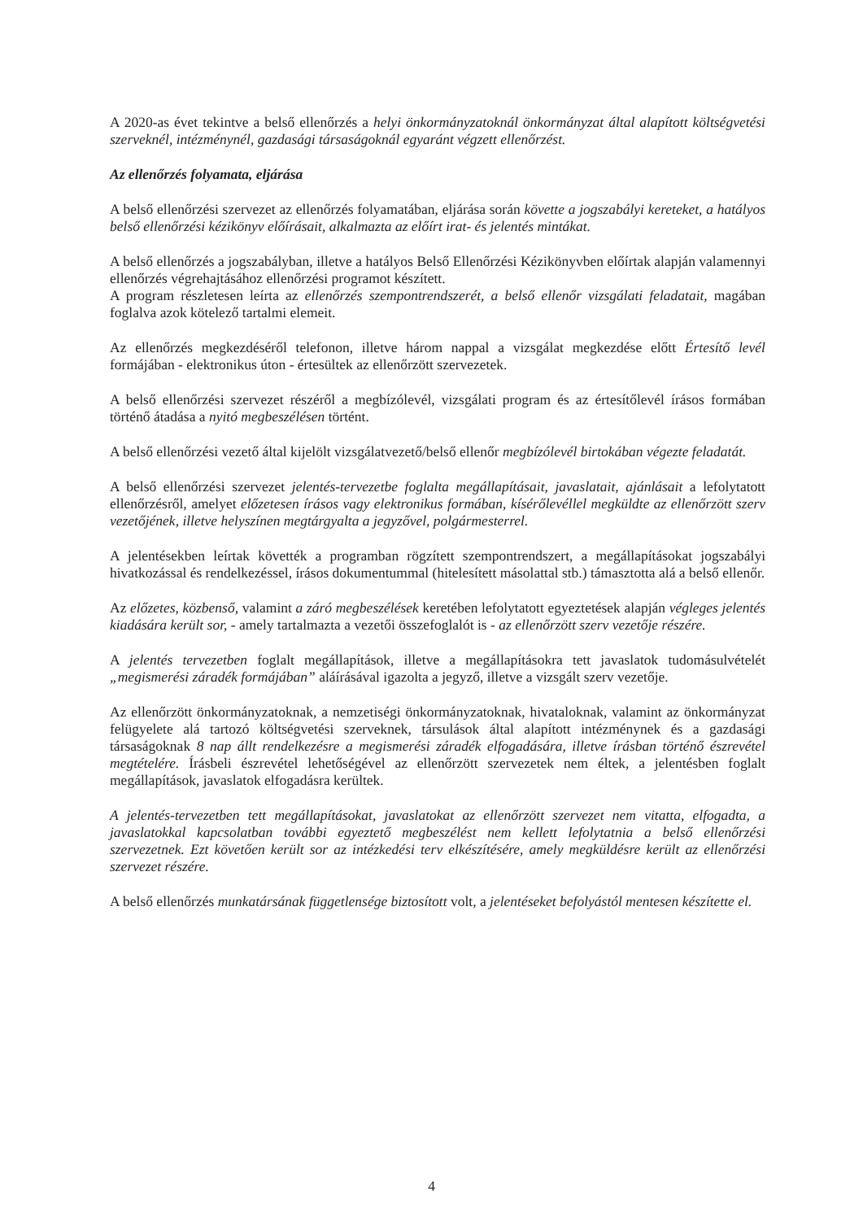A 2020-as évet tekintve a belső ellenőrzés a helyi önkormányzatoknál önkormányzat által alapított költségvetési szerveknél, intézménynél, gazdasági társaságoknál egyaránt végzett ellenőrzést.
Az ellenőrzés folyamata, eljárása
A belső ellenőrzési szervezet az ellenőrzés folyamatában, eljárása során követte a jogszabályi kereteket, a hatályos belső ellenőrzési kézikönyv előírásait, alkalmazta az előírt irat- és jelentés mintákat.
A belső ellenőrzés a jogszabályban, illetve a hatályos Belső Ellenőrzési Kézikönyvben előírtak alapján valamennyi ellenőrzés végrehajtásához ellenőrzési programot készített.
A program részletesen leírta az ellenőrzés szempontrendszerét, a belső ellenőr vizsgálati feladatait, magában foglalva azok kötelező tartalmi elemeit.
Az ellenőrzés megkezdéséről telefonon, illetve három nappal a vizsgálat megkezdése előtt Értesítő levél formájában - elektronikus úton - értesültek az ellenőrzött szervezetek.
A belső ellenőrzési szervezet részéről a megbízólevél, vizsgálati program és az értesítőlevél írásos formában történő átadása a nyitó megbeszélésen történt.
A belső ellenőrzési vezető által kijelölt vizsgálatvezető/belső ellenőr megbízólevél birtokában végezte feladatát.
A belső ellenőrzési szervezet jelentés-tervezetbe foglalta megállapításait, javaslatait, ajánlásait a lefolytatott ellenőrzésről, amelyet előzetesen írásos vagy elektronikus formában, kísérőlevéllel megküldte az ellenőrzött szerv vezetőjének, illetve helyszínen megtárgyalta a jegyzővel, polgármesterrel.
A jelentésekben leírtak követték a programban rögzített szempontrendszert, a megállapításokat jogszabályi hivatkozással és rendelkezéssel, írásos dokumentummal (hitelesített másolattal stb.) támasztotta alá a belső ellenőr.
Az előzetes, közbenső, valamint a záró megbeszélések keretében lefolytatott egyeztetések alapján végleges jelentés kiadására került sor, - amely tartalmazta a vezetői összefoglalót is - az ellenőrzött szerv vezetője részére.
A jelentés tervezetben foglalt megállapítások, illetve a megállapításokra tett javaslatok tudomásulvételét „megismerési záradék formájában” aláírásával igazolta a jegyző, illetve a vizsgált szerv vezetője.
Az ellenőrzött önkormányzatoknak, a nemzetiségi önkormányzatoknak, hivataloknak, valamint az önkormányzat felügyelete alá tartozó költségvetési szerveknek, társulások által alapított intézménynek és a gazdasági társaságoknak 8 nap állt rendelkezésre a megismerési záradék elfogadására, illetve írásban történő észrevétel megtételére. Írásbeli észrevétel lehetőségével az ellenőrzött szervezetek nem éltek, a jelentésben foglalt megállapítások, javaslatok elfogadásra kerültek.
A jelentés-tervezetben tett megállapításokat, javaslatokat az ellenőrzött szervezet nem vitatta, elfogadta, a javaslatokkal kapcsolatban további egyeztető megbeszélést nem kellett lefolytatnia a belső ellenőrzési szervezetnek. Ezt követően került sor az intézkedési terv elkészítésére, amely megküldésre került az ellenőrzési szervezet részére.
A belső ellenőrzés munkatársának függetlensége biztosított volt, a jelentéseket befolyástól mentesen készítette el.
4